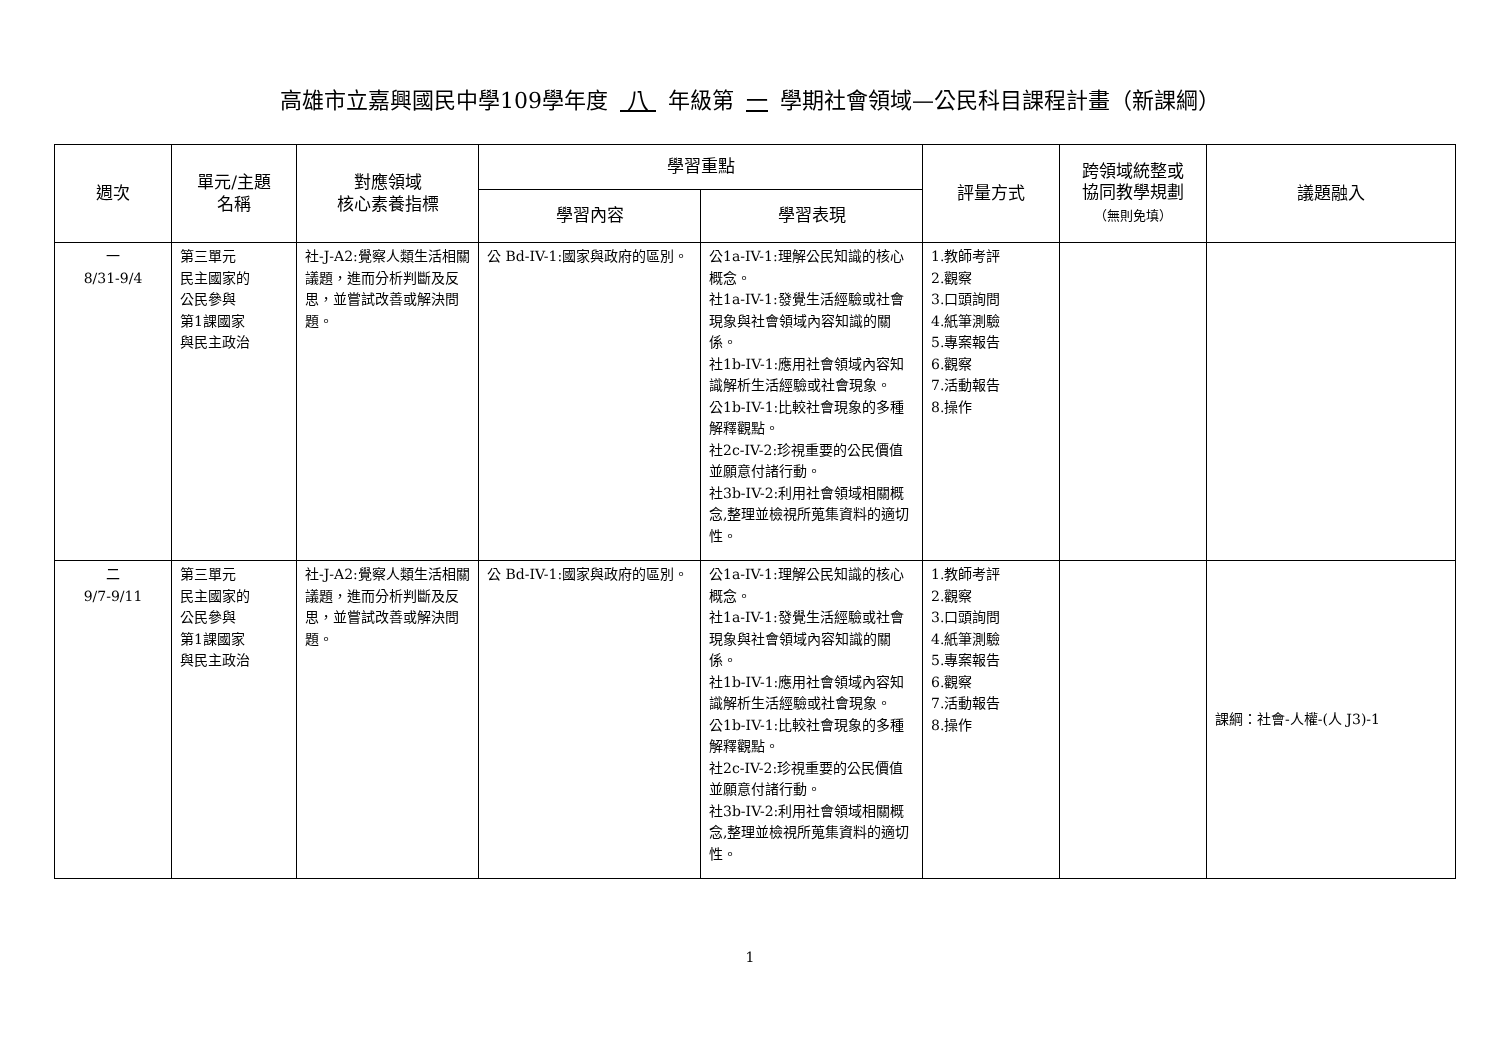高雄市立嘉興國民中學109學年度 八 年級第 一 學期社會領域—公民科目課程計畫（新課綱）
| 週次 | 單元/主題 名稱 | 對應領域 核心素養指標 | 學習重點 | | 評量方式 | 跨領域統整或 協同教學規劃 （無則免填） | 議題融入 |
| --- | --- | --- | --- | --- | --- | --- | --- |
| | | | 學習內容 | 學習表現 | | | |
| 一 8/31-9/4 | 第三單元 民主國家的 公民參與 第1課國家 與民主政治 | 社-J-A2:覺察人類生活相關議題，進而分析判斷及反思，並嘗試改善或解決問題。 | 公 Bd-IV-1:國家與政府的區別。 | 公1a-IV-1:理解公民知識的核心概念。 社1a-IV-1:發覺生活經驗或社會現象與社會領域內容知識的關係。 社1b-IV-1:應用社會領域內容知識解析生活經驗或社會現象。 公1b-IV-1:比較社會現象的多種解釋觀點。 社2c-IV-2:珍視重要的公民價值並願意付諸行動。 社3b-IV-2:利用社會領域相關概念,整理並檢視所蒐集資料的適切性。 | 1.教師考評 2.觀察 3.口頭詢問 4.紙筆測驗 5.專案報告 6.觀察 7.活動報告 8.操作 | | |
| 二 9/7-9/11 | 第三單元 民主國家的 公民參與 第1課國家 與民主政治 | 社-J-A2:覺察人類生活相關議題，進而分析判斷及反思，並嘗試改善或解決問題。 | 公 Bd-IV-1:國家與政府的區別。 | 公1a-IV-1:理解公民知識的核心概念。 社1a-IV-1:發覺生活經驗或社會現象與社會領域內容知識的關係。 社1b-IV-1:應用社會領域內容知識解析生活經驗或社會現象。 公1b-IV-1:比較社會現象的多種解釋觀點。 社2c-IV-2:珍視重要的公民價值並願意付諸行動。 社3b-IV-2:利用社會領域相關概念,整理並檢視所蒐集資料的適切性。 | 1.教師考評 2.觀察 3.口頭詢問 4.紙筆測驗 5.專案報告 6.觀察 7.活動報告 8.操作 | | 課綱：社會-人權-(人 J3)-1 |
1